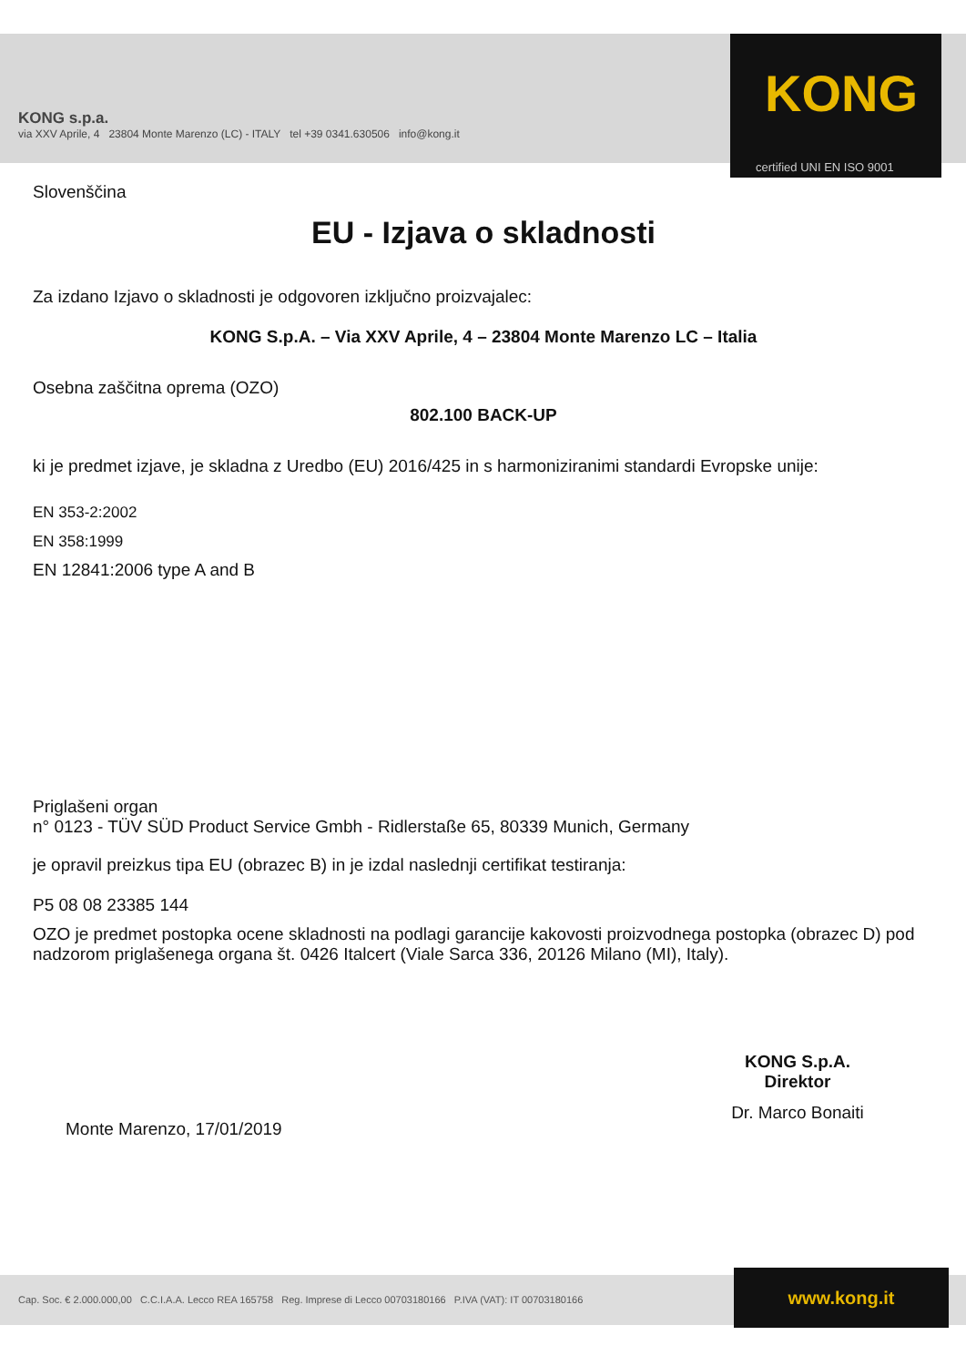KONG s.p.a.
via XXV Aprile, 4 23804 Monte Marenzo (LC) - ITALY tel +39 0341.630506 info@kong.it
KONG
certified UNI EN ISO 9001
Slovenščina
EU - Izjava o skladnosti
Za izdano Izjavo o skladnosti je odgovoren izključno proizvajalec:
KONG S.p.A. – Via XXV Aprile, 4 – 23804 Monte Marenzo LC – Italia
Osebna zaščitna oprema (OZO)
802.100 BACK-UP
ki je predmet izjave, je skladna z Uredbo (EU) 2016/425 in s harmoniziranimi standardi Evropske unije:
EN 353-2:2002
EN 358:1999
EN 12841:2006 type A and B
Priglašeni organ
n° 0123 - TÜV SÜD Product Service Gmbh - Ridlerstaße 65, 80339 Munich, Germany
je opravil preizkus tipa EU (obrazec B) in je izdal naslednji certifikat testiranja:
P5 08 08 23385 144
OZO je predmet postopka ocene skladnosti na podlagi garancije kakovosti proizvodnega postopka (obrazec D) pod nadzorom priglašenega organa št. 0426 Italcert (Viale Sarca 336, 20126 Milano (MI), Italy).
Monte Marenzo, 17/01/2019
KONG S.p.A.
Direktor
Dr. Marco Bonaiti
Cap. Soc. € 2.000.000,00 C.C.I.A.A. Lecco REA 165758 Reg. Imprese di Lecco 00703180166 P.IVA (VAT): IT 00703180166 www.kong.it